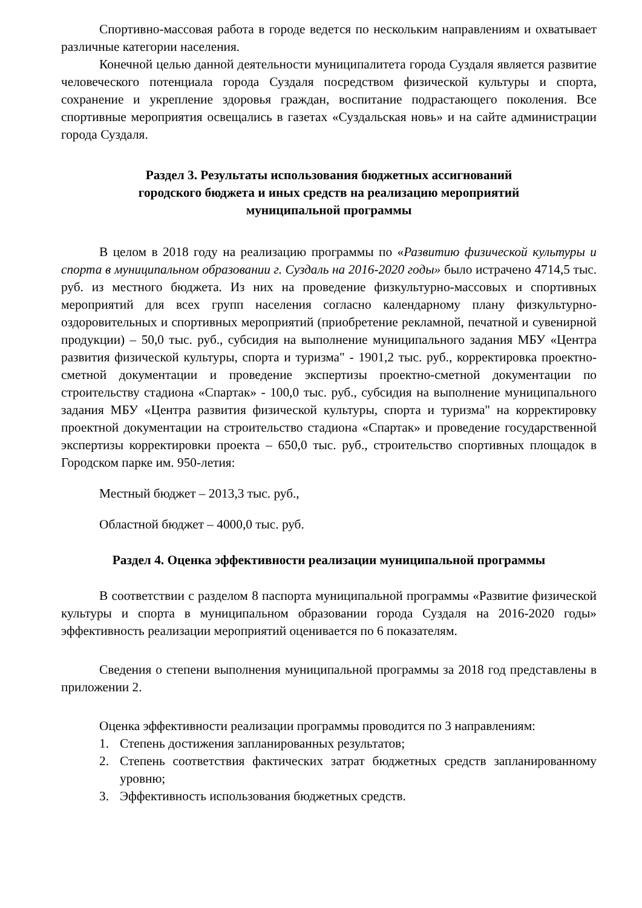Спортивно-массовая работа в городе ведется по нескольким направлениям и охватывает различные категории населения.
Конечной целью данной деятельности муниципалитета города Суздаля является развитие человеческого потенциала города Суздаля посредством физической культуры и спорта, сохранение и укрепление здоровья граждан, воспитание подрастающего поколения. Все спортивные мероприятия освещались в газетах «Суздальская новь» и на сайте администрации города Суздаля.
Раздел 3. Результаты использования бюджетных ассигнований
городского бюджета и иных средств на реализацию мероприятий
муниципальной программы
В целом в 2018 году на реализацию программы по «Развитию физической культуры и спорта в муниципальном образовании г. Суздаль на 2016-2020 годы» было истрачено 4714,5 тыс. руб. из местного бюджета. Из них на проведение физкультурно-массовых и спортивных мероприятий для всех групп населения согласно календарному плану физкультурно- оздоровительных и спортивных мероприятий (приобретение рекламной, печатной и сувенирной продукции) – 50,0 тыс. руб., субсидия на выполнение муниципального задания МБУ «Центра развития физической культуры, спорта и туризма" - 1901,2 тыс. руб., корректировка проектно-сметной документации и проведение экспертизы проектно-сметной документации по строительству стадиона «Спартак» - 100,0 тыс. руб., субсидия на выполнение муниципального задания МБУ «Центра развития физической культуры, спорта и туризма" на корректировку проектной документации на строительство стадиона «Спартак» и проведение государственной экспертизы корректировки проекта – 650,0 тыс. руб., строительство спортивных площадок в Городском парке им. 950-летия:
Местный бюджет – 2013,3 тыс. руб.,
Областной бюджет – 4000,0 тыс. руб.
Раздел 4. Оценка эффективности реализации муниципальной программы
В соответствии с разделом 8 паспорта муниципальной программы «Развитие физической культуры и спорта в муниципальном образовании города Суздаля на 2016-2020 годы» эффективность реализации мероприятий оценивается по 6 показателям.
Сведения о степени выполнения муниципальной программы за 2018 год представлены в приложении 2.
Оценка эффективности реализации программы проводится по 3 направлениям:
1. Степень достижения запланированных результатов;
2. Степень соответствия фактических затрат бюджетных средств запланированному уровню;
3. Эффективность использования бюджетных средств.